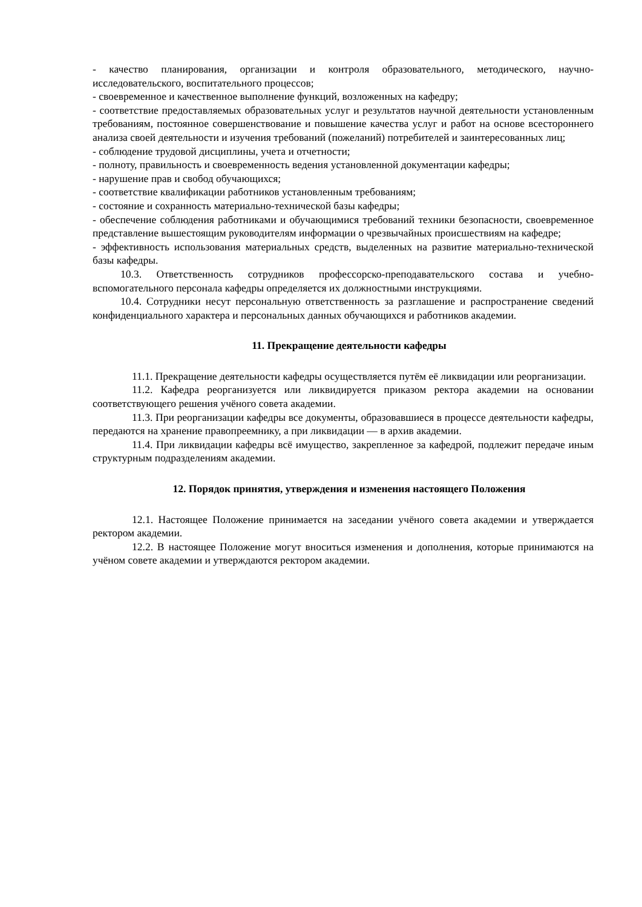- качество планирования, организации и контроля образовательного, методического, научно-исследовательского, воспитательного процессов;
- своевременное и качественное выполнение функций, возложенных на кафедру;
- соответствие предоставляемых образовательных услуг и результатов научной деятельности установленным требованиям, постоянное совершенствование и повышение качества услуг и работ на основе всестороннего анализа своей деятельности и изучения требований (пожеланий) потребителей и заинтересованных лиц;
- соблюдение трудовой дисциплины, учета и отчетности;
- полноту, правильность и своевременность ведения установленной документации кафедры;
- нарушение прав и свобод обучающихся;
- соответствие квалификации работников установленным требованиям;
- состояние и сохранность материально-технической базы кафедры;
- обеспечение соблюдения работниками и обучающимися требований техники безопасности, своевременное представление вышестоящим руководителям информации о чрезвычайных происшествиям на кафедре;
- эффективность использования материальных средств, выделенных на развитие материально-технической базы кафедры.
10.3. Ответственность сотрудников профессорско-преподавательского состава и учебно-вспомогательного персонала кафедры определяется их должностными инструкциями.
10.4. Сотрудники несут персональную ответственность за разглашение и распространение сведений конфиденциального характера и персональных данных обучающихся и работников академии.
11. Прекращение деятельности кафедры
11.1. Прекращение деятельности кафедры осуществляется путём её ликвидации или реорганизации.
11.2. Кафедра реорганизуется или ликвидируется приказом ректора академии на основании соответствующего решения учёного совета академии.
11.3. При реорганизации кафедры все документы, образовавшиеся в процессе деятельности кафедры, передаются на хранение правопреемнику, а при ликвидации — в архив академии.
11.4. При ликвидации кафедры всё имущество, закрепленное за кафедрой, подлежит передаче иным структурным подразделениям академии.
12. Порядок принятия, утверждения и изменения настоящего Положения
12.1. Настоящее Положение принимается на заседании учёного совета академии и утверждается ректором академии.
12.2. В настоящее Положение могут вноситься изменения и дополнения, которые принимаются на учёном совете академии и утверждаются ректором академии.